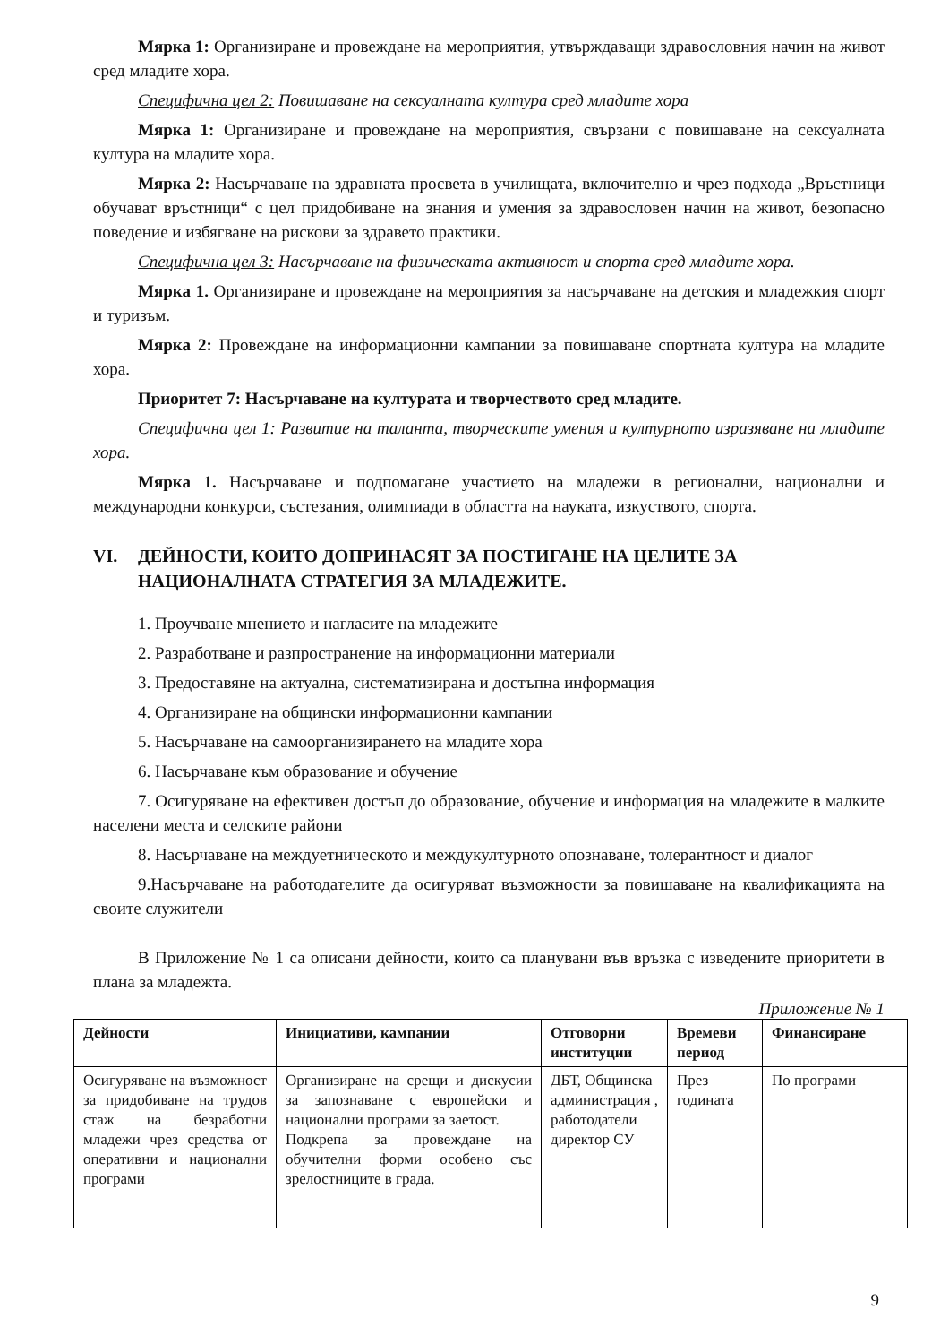Мярка 1: Организиране и провеждане на мероприятия, утвърждаващи здравословния начин на живот сред младите хора.
Специфична цел 2: Повишаване на сексуалната култура сред младите хора
Мярка 1: Организиране и провеждане на мероприятия, свързани с повишаване на сексуалната култура на младите хора.
Мярка 2: Насърчаване на здравната просвета в училищата, включително и чрез подхода „Връстници обучават връстници“ с цел придобиване на знания и умения за здравословен начин на живот, безопасно поведение и избягване на рискови за здравето практики.
Специфична цел 3: Насърчаване на физическата активност и спорта сред младите хора.
Мярка 1. Организиране и провеждане на мероприятия за насърчаване на детския и младежкия спорт и туризъм.
Мярка 2: Провеждане на информационни кампании за повишаване спортната култура на младите хора.
Приоритет 7: Насърчаване на културата и творчеството сред младите.
Специфична цел 1: Развитие на таланта, творческите умения и културното изразяване на младите хора.
Мярка 1. Насърчаване и подпомагане участието на младежи в регионални, национални и международни конкурси, състезания, олимпиади в областта на науката, изкуството, спорта.
VI. ДЕЙНОСТИ, КОИТО ДОПРИНАСЯТ ЗА ПОСТИГАНЕ НА ЦЕЛИТЕ ЗА НАЦИОНАЛНАТА СТРАТЕГИЯ ЗА МЛАДЕЖИТЕ.
1. Проучване мнението и нагласите на младежите
2. Разработване и разпространение на информационни материали
3. Предоставяне на актуална, систематизирана и достъпна информация
4. Организиране на общински информационни кампании
5. Насърчаване на самоорганизирането на младите хора
6. Насърчаване към образование и обучение
7. Осигуряване на ефективен достъп до образование, обучение и информация на младежите в малките населени места и селските райони
8. Насърчаване на междуетническото и междукултурното опознаване, толерантност и диалог
9.Насърчаване на работодателите да осигуряват възможности за повишаване на квалификацията на своите служители
В Приложение № 1 са описани дейности, които са планувани във връзка с изведените приоритети в плана за младежта.
Приложение № 1
| Дейности | Инициативи, кампании | Отговорни институции | Времеви период | Финансиране |
| --- | --- | --- | --- | --- |
| Осигуряване на възможност за придобиване на трудов стаж на безработни младежи чрез средства от оперативни и национални програми | Организиране на срещи и дискусии за запознаване с европейски и национални програми за заетост. Подкрепа за провеждане на обучителни форми особено със зрелостниците в града. | ДБТ, Общинска администрация , работодатели директор СУ | През годината | По програми |
9